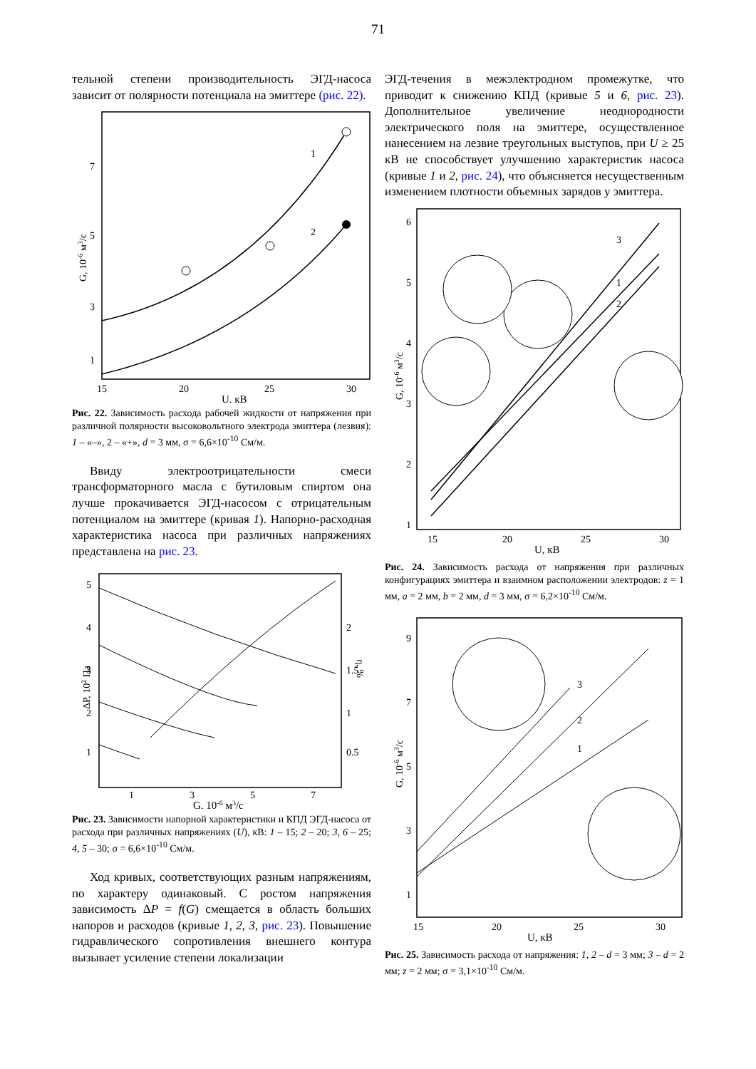71
тельной степени производительность ЭГД-насоса зависит от полярности потенциала на эмиттере (рис. 22).
1
2
7
5
3
1
15
20
25
30
U, кВ
G, 10-6 м3/с
Рис. 22. Зависимость расхода рабочей жидкости от напряжения при различной полярности высоковольтного электрода эмиттера (лезвия): 1 – «–», 2 – «+», d = 3 мм, σ = 6,6×10<sup>-10</sup> См/м.
Ввиду электроотрицательности смеси трансформаторного масла с бутиловым спиртом она лучше прокачивается ЭГД-насосом с отрицательным потенциалом на эмиттере (кривая 1). Напорно-расходная характеристика насоса при различных напряжениях представлена на рис. 23.
5
4
3
2
1
2
1.5
1
0.5
1
3
5
7
G, 10-6 м3/с
ΔP, 102 Па
η, %
Рис. 23. Зависимости напорной характеристики и КПД ЭГД-насоса от расхода при различных напряжениях (U), кВ: 1 – 15; 2 – 20; 3, 6 – 25; 4, 5 – 30; σ = 6,6×10<sup>-10</sup> См/м.
Ход кривых, соответствующих разным напряжениям, по характеру одинаковый. С ростом напряжения зависимость ΔP = f(G) смещается в область больших напоров и расходов (кривые 1, 2, 3, рис. 23). Повышение гидравлического сопротивления внешнего контура вызывает усиление степени локализации
ЭГД-течения в межэлектродном промежутке, что приводит к снижению КПД (кривые 5 и 6, рис. 23). Дополнительное увеличение неоднородности электрического поля на эмиттере, осуществленное нанесением на лезвие треугольных выступов, при U ≥ 25 кВ не способствует улучшению характеристик насоса (кривые 1 и 2, рис. 24), что объясняется несущественным изменением плотности объемных зарядов у эмиттера.
3
1
2
6
5
4
3
2
1
15
20
25
30
U, кВ
G, 10-6 м3/с
Рис. 24. Зависимость расхода от напряжения при различных конфигурациях эмиттера и взаимном расположении электродов: z = 1 мм, a = 2 мм, b = 2 мм, d = 3 мм, σ = 6,2×10<sup>-10</sup> См/м.
3
2
1
9
7
5
3
1
15
20
25
30
U, кВ
G, 10-6 м3/с
Рис. 25. Зависимость расхода от напряжения: 1, 2 – d = 3 мм; 3 – d = 2 мм; z = 2 мм; σ = 3,1×10<sup>-10</sup> См/м.